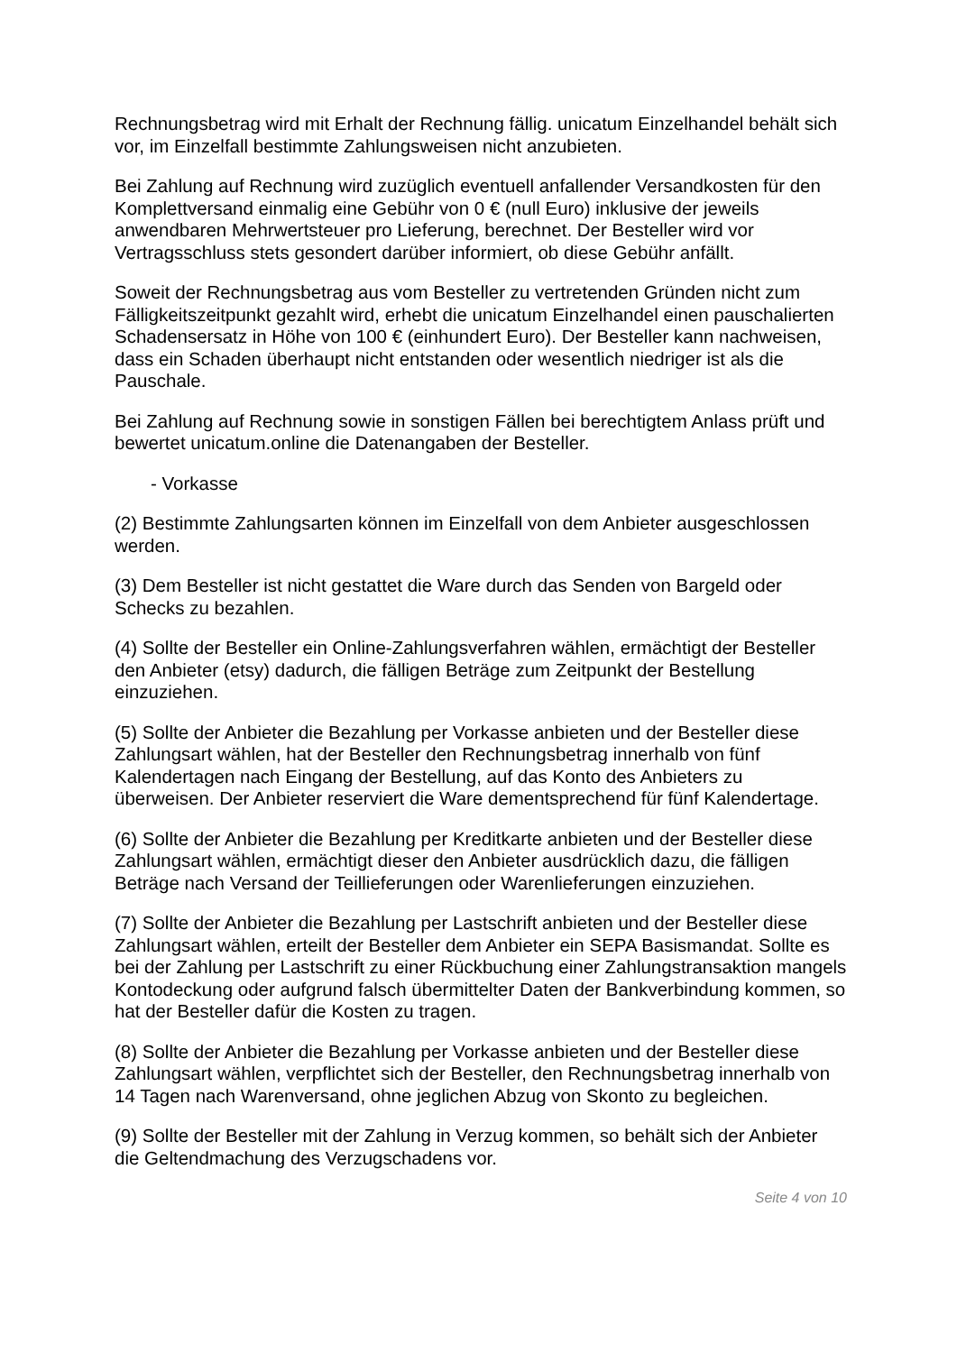Rechnungsbetrag wird mit Erhalt der Rechnung fällig. unicatum Einzelhandel behält sich vor, im Einzelfall bestimmte Zahlungsweisen nicht anzubieten.
Bei Zahlung auf Rechnung wird zuzüglich eventuell anfallender Versandkosten für den Komplettversand einmalig eine Gebühr von 0 € (null Euro) inklusive der jeweils anwendbaren Mehrwertsteuer pro Lieferung, berechnet. Der Besteller wird vor Vertragsschluss stets gesondert darüber informiert, ob diese Gebühr anfällt.
Soweit der Rechnungsbetrag aus vom Besteller zu vertretenden Gründen nicht zum Fälligkeitszeitpunkt gezahlt wird, erhebt die unicatum Einzelhandel einen pauschalierten Schadensersatz in Höhe von 100 € (einhundert Euro). Der Besteller kann nachweisen, dass ein Schaden überhaupt nicht entstanden oder wesentlich niedriger ist als die Pauschale.
Bei Zahlung auf Rechnung sowie in sonstigen Fällen bei berechtigtem Anlass prüft und bewertet unicatum.online die Datenangaben der Besteller.
- Vorkasse
(2) Bestimmte Zahlungsarten können im Einzelfall von dem Anbieter ausgeschlossen werden.
(3) Dem Besteller ist nicht gestattet die Ware durch das Senden von Bargeld oder Schecks zu bezahlen.
(4) Sollte der Besteller ein Online-Zahlungsverfahren wählen, ermächtigt der Besteller den Anbieter (etsy) dadurch, die fälligen Beträge zum Zeitpunkt der Bestellung einzuziehen.
(5) Sollte der Anbieter die Bezahlung per Vorkasse anbieten und der Besteller diese Zahlungsart wählen, hat der Besteller den Rechnungsbetrag innerhalb von fünf Kalendertagen nach Eingang der Bestellung, auf das Konto des Anbieters zu überweisen. Der Anbieter reserviert die Ware dementsprechend für fünf Kalendertage.
(6) Sollte der Anbieter die Bezahlung per Kreditkarte anbieten und der Besteller diese Zahlungsart wählen, ermächtigt dieser den Anbieter ausdrücklich dazu, die fälligen Beträge nach Versand der Teillieferungen oder Warenlieferungen einzuziehen.
(7) Sollte der Anbieter die Bezahlung per Lastschrift anbieten und der Besteller diese Zahlungsart wählen, erteilt der Besteller dem Anbieter ein SEPA Basismandat. Sollte es bei der Zahlung per Lastschrift zu einer Rückbuchung einer Zahlungstransaktion mangels Kontodeckung oder aufgrund falsch übermittelter Daten der Bankverbindung kommen, so hat der Besteller dafür die Kosten zu tragen.
(8) Sollte der Anbieter die Bezahlung per Vorkasse anbieten und der Besteller diese Zahlungsart wählen, verpflichtet sich der Besteller, den Rechnungsbetrag innerhalb von 14 Tagen nach Warenversand, ohne jeglichen Abzug von Skonto zu begleichen.
(9) Sollte der Besteller mit der Zahlung in Verzug kommen, so behält sich der Anbieter die Geltendmachung des Verzugschadens vor.
Seite 4 von 10